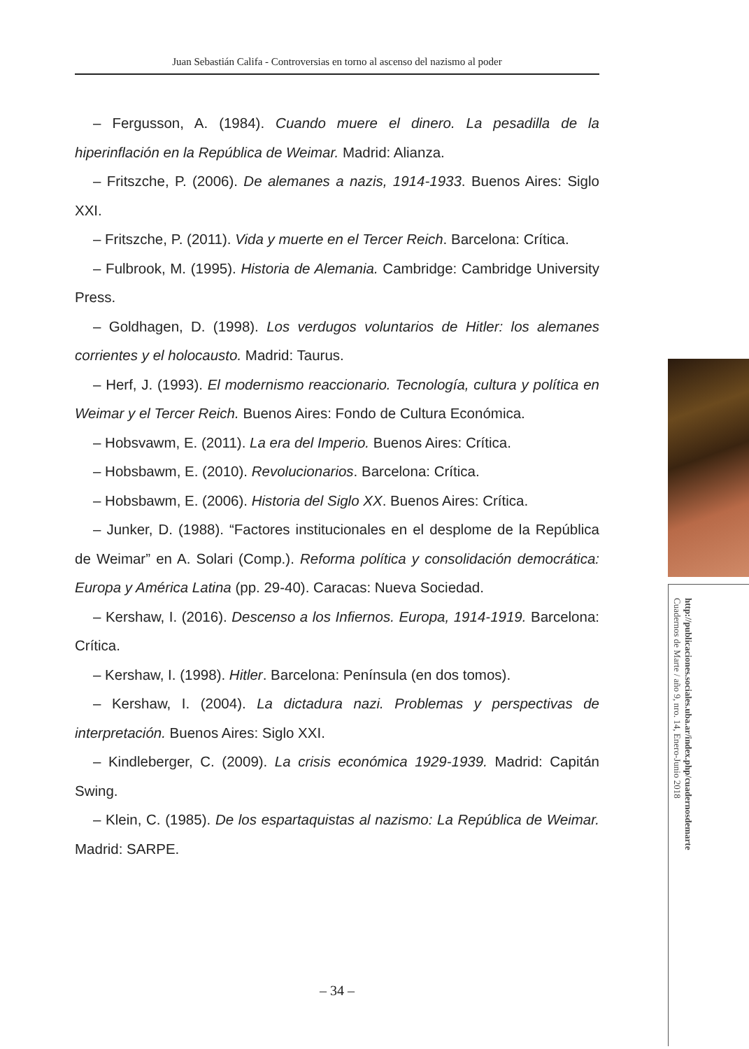Juan Sebastián Califa - Controversias en torno al ascenso del nazismo al poder
– Fergusson, A. (1984). Cuando muere el dinero. La pesadilla de la hiperinflación en la República de Weimar. Madrid: Alianza.
– Fritszche, P. (2006). De alemanes a nazis, 1914-1933. Buenos Aires: Siglo XXI.
– Fritszche, P. (2011). Vida y muerte en el Tercer Reich. Barcelona: Crítica.
– Fulbrook, M. (1995). Historia de Alemania. Cambridge: Cambridge University Press.
– Goldhagen, D. (1998). Los verdugos voluntarios de Hitler: los alemanes corrientes y el holocausto. Madrid: Taurus.
– Herf, J. (1993). El modernismo reaccionario. Tecnología, cultura y política en Weimar y el Tercer Reich. Buenos Aires: Fondo de Cultura Económica.
– Hobsvawm, E. (2011). La era del Imperio. Buenos Aires: Crítica.
– Hobsbawm, E. (2010). Revolucionarios. Barcelona: Crítica.
– Hobsbawm, E. (2006). Historia del Siglo XX. Buenos Aires: Crítica.
– Junker, D. (1988). “Factores institucionales en el desplome de la República de Weimar” en A. Solari (Comp.). Reforma política y consolidación democrática: Europa y América Latina (pp. 29-40). Caracas: Nueva Sociedad.
– Kershaw, I. (2016). Descenso a los Infiernos. Europa, 1914-1919. Barcelona: Crítica.
– Kershaw, I. (1998). Hitler. Barcelona: Península (en dos tomos).
– Kershaw, I. (2004). La dictadura nazi. Problemas y perspectivas de interpretación. Buenos Aires: Siglo XXI.
– Kindleberger, C. (2009). La crisis económica 1929-1939. Madrid: Capitán Swing.
– Klein, C. (1985). De los espartaquistas al nazismo: La República de Weimar. Madrid: SARPE.
http://publicaciones.sociales.uba.ar/index.php/cuadernosdemarte
Cuadernos de Marte / año 9, nro. 14, Enero-Junio 2018
– 34 –